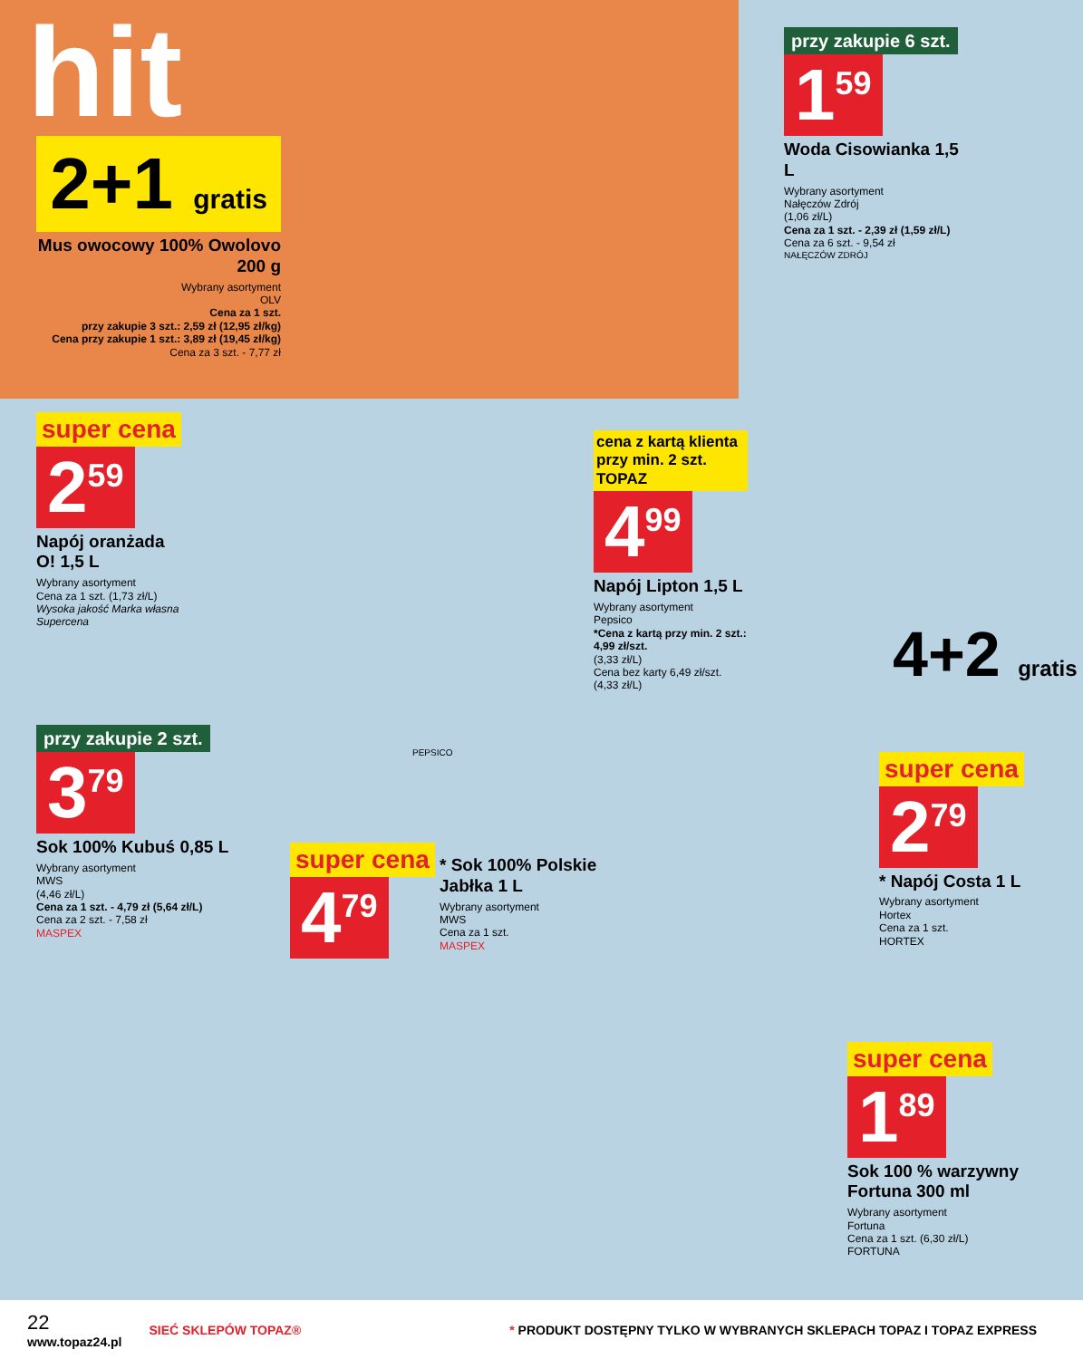hit
2+1 gratis
Mus owocowy 100% Owolovo 200 g
Wybrany asortyment
OLV
Cena za 1 szt.
przy zakupie 3 szt.: 2,59 zł (12,95 zł/kg)
Cena przy zakupie 1 szt.: 3,89 zł (19,45 zł/kg)
Cena za 3 szt. - 7,77 zł
przy zakupie 6 szt.
1<sup>59</sup>
Woda Cisowianka 1,5 L
Wybrany asortyment
Nałęczów Zdrój
(1,06 zł/L)
Cena za 1 szt. - 2,39 zł (1,59 zł/L)
Cena za 6 szt. - 9,54 zł
NAŁĘCZÓW ZDRÓJ
4+2 gratis
super cena
2<sup>59</sup>
Napój oranżada O! 1,5 L
Wybrany asortyment
Cena za 1 szt. (1,73 zł/L)
Wysoka jakość Marka własna Supercena
cena z kartą klienta
przy min. 2 szt. TOPAZ
4<sup>99</sup>
Napój Lipton 1,5 L
Wybrany asortyment
Pepsico
*Cena z kartą przy min. 2 szt.: 4,99 zł/szt.
(3,33 zł/L)
Cena bez karty 6,49 zł/szt.
(4,33 zł/L)
PEPSICO
przy zakupie 2 szt.
3<sup>79</sup>
Sok 100% Kubuś 0,85 L
Wybrany asortyment
MWS
(4,46 zł/L)
Cena za 1 szt. - 4,79 zł (5,64 zł/L)
Cena za 2 szt. - 7,58 zł
MASPEX
super cena
4<sup>79</sup>
* Sok 100% Polskie Jabłka 1 L
Wybrany asortyment
MWS
Cena za 1 szt.
MASPEX
super cena
2<sup>79</sup>
* Napój Costa 1 L
Wybrany asortyment
Hortex
Cena za 1 szt.
HORTEX
super cena
1<sup>89</sup>
Sok 100 % warzywny Fortuna 300 ml
Wybrany asortyment
Fortuna
Cena za 1 szt. (6,30 zł/L)
FORTUNA
22
www.topaz24.pl
SIEĆ SKLEPÓW TOPAZ®
* PRODUKT DOSTĘPNY TYLKO W WYBRANYCH SKLEPACH TOPAZ I TOPAZ EXPRESS